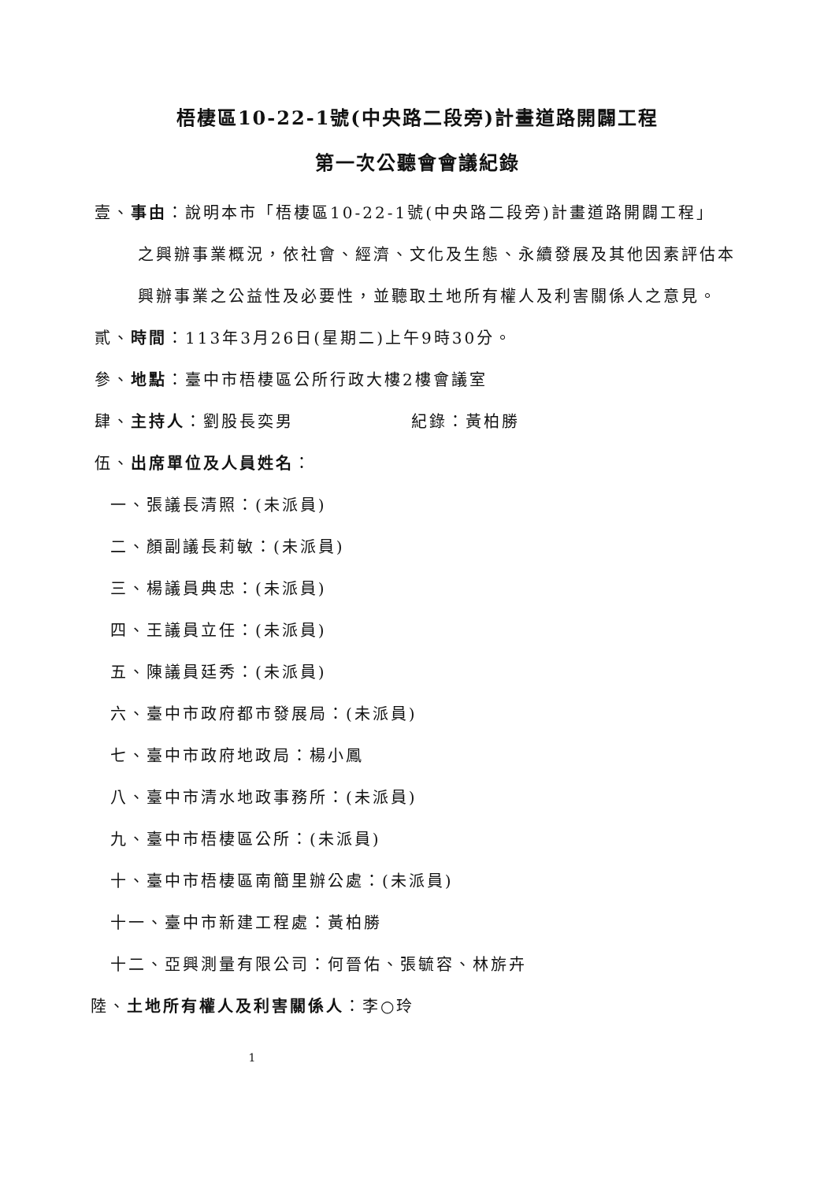梧棲區10-22-1號(中央路二段旁)計畫道路開闢工程
第一次公聽會會議紀錄
壹、事由：說明本市「梧棲區10-22-1號(中央路二段旁)計畫道路開闢工程」
之興辦事業概況，依社會、經濟、文化及生態、永續發展及其他因素評估本興辦事業之公益性及必要性，並聽取土地所有權人及利害關係人之意見。
貳、時間：113年3月26日(星期二)上午9時30分。
參、地點：臺中市梧棲區公所行政大樓2樓會議室
肆、主持人：劉股長奕男 紀錄：黃柏勝
伍、出席單位及人員姓名：
一、張議長清照：(未派員)
二、顏副議長莉敏：(未派員)
三、楊議員典忠：(未派員)
四、王議員立任：(未派員)
五、陳議員廷秀：(未派員)
六、臺中市政府都市發展局：(未派員)
七、臺中市政府地政局：楊小鳳
八、臺中市清水地政事務所：(未派員)
九、臺中市梧棲區公所：(未派員)
十、臺中市梧棲區南簡里辦公處：(未派員)
十一、臺中市新建工程處：黃柏勝
十二、亞興測量有限公司：何晉佑、張毓容、林旂卉
陸、土地所有權人及利害關係人：李○玲
1